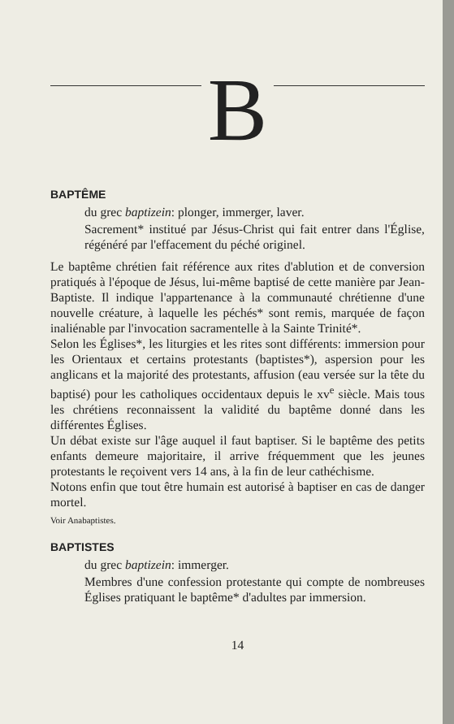B
BAPTÊME
du grec baptizein: plonger, immerger, laver.
Sacrement* institué par Jésus-Christ qui fait entrer dans l'Église, régénéré par l'effacement du péché originel.
Le baptême chrétien fait référence aux rites d'ablution et de conversion pratiqués à l'époque de Jésus, lui-même baptisé de cette manière par Jean-Baptiste. Il indique l'appartenance à la communauté chrétienne d'une nouvelle créature, à laquelle les péchés* sont remis, marquée de façon inaliénable par l'invocation sacramentelle à la Sainte Trinité*.
Selon les Églises*, les liturgies et les rites sont différents: immersion pour les Orientaux et certains protestants (baptistes*), aspersion pour les anglicans et la majorité des protestants, affusion (eau versée sur la tête du baptisé) pour les catholiques occidentaux depuis le xv<sup>e</sup> siècle. Mais tous les chrétiens reconnaissent la validité du baptême donné dans les différentes Églises.
Un débat existe sur l'âge auquel il faut baptiser. Si le baptême des petits enfants demeure majoritaire, il arrive fréquemment que les jeunes protestants le reçoivent vers 14 ans, à la fin de leur cathéchisme.
Notons enfin que tout être humain est autorisé à baptiser en cas de danger mortel.
Voir Anabaptistes.
BAPTISTES
du grec baptizein: immerger.
Membres d'une confession protestante qui compte de nombreuses Églises pratiquant le baptême* d'adultes par immersion.
14